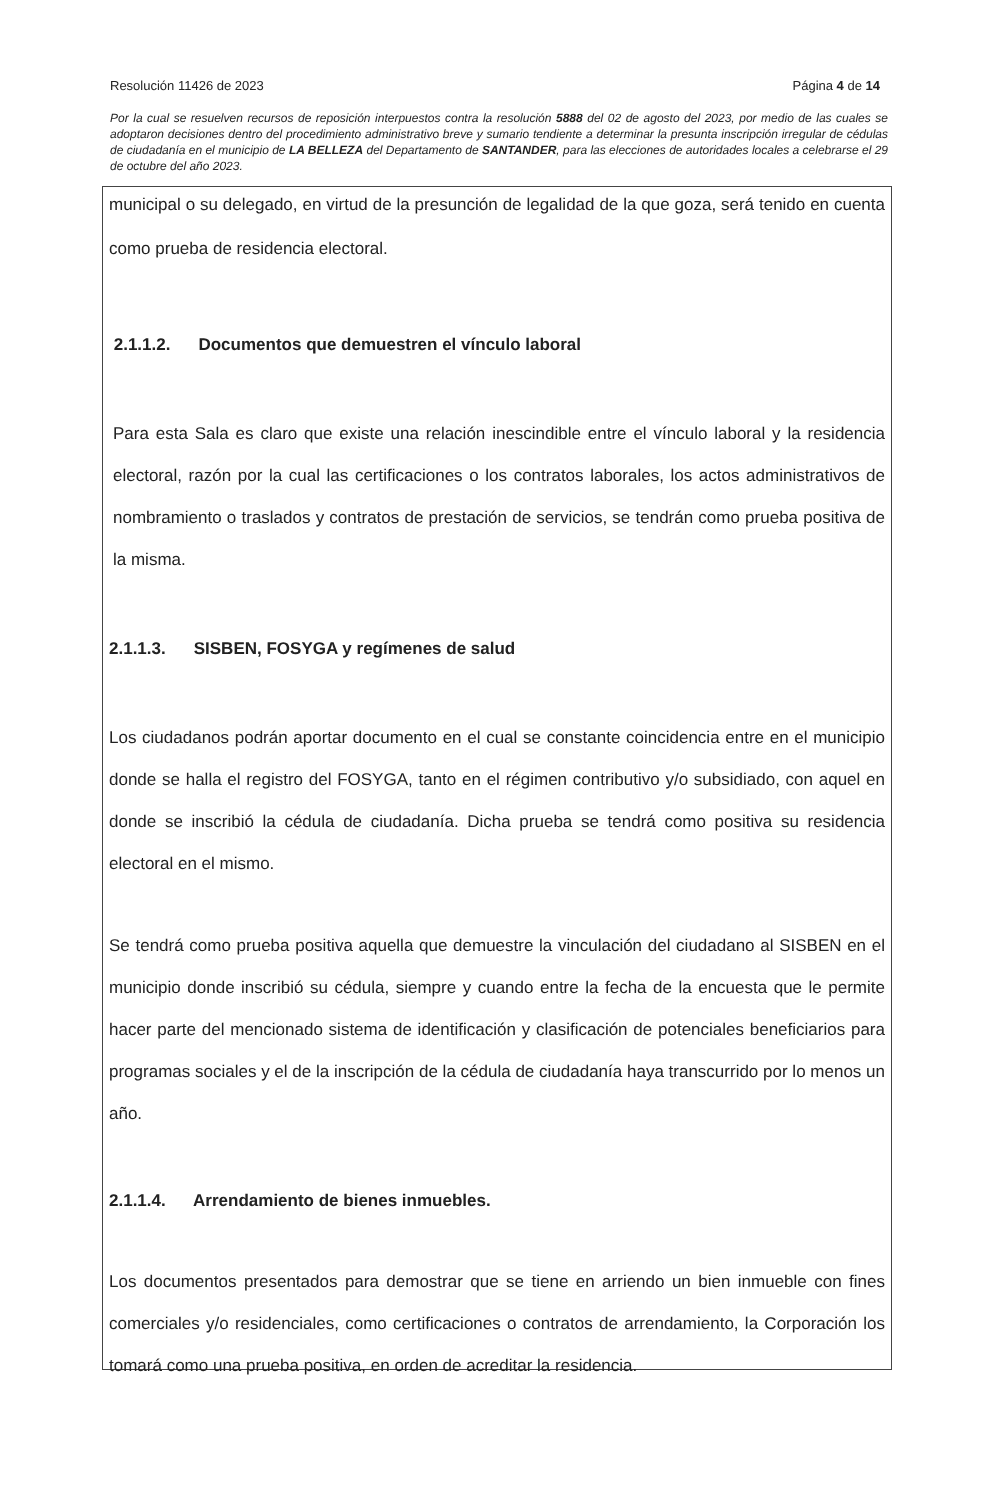Resolución 11426 de 2023 Página 4 de 14
Por la cual se resuelven recursos de reposición interpuestos contra la resolución 5888 del 02 de agosto del 2023, por medio de las cuales se adoptaron decisiones dentro del procedimiento administrativo breve y sumario tendiente a determinar la presunta inscripción irregular de cédulas de ciudadanía en el municipio de LA BELLEZA del Departamento de SANTANDER, para las elecciones de autoridades locales a celebrarse el 29 de octubre del año 2023.
municipal o su delegado, en virtud de la presunción de legalidad de la que goza, será tenido en cuenta como prueba de residencia electoral.
2.1.1.2. Documentos que demuestren el vínculo laboral
Para esta Sala es claro que existe una relación inescindible entre el vínculo laboral y la residencia electoral, razón por la cual las certificaciones o los contratos laborales, los actos administrativos de nombramiento o traslados y contratos de prestación de servicios, se tendrán como prueba positiva de la misma.
2.1.1.3. SISBEN, FOSYGA y regímenes de salud
Los ciudadanos podrán aportar documento en el cual se constante coincidencia entre en el municipio donde se halla el registro del FOSYGA, tanto en el régimen contributivo y/o subsidiado, con aquel en donde se inscribió la cédula de ciudadanía. Dicha prueba se tendrá como positiva su residencia electoral en el mismo.
Se tendrá como prueba positiva aquella que demuestre la vinculación del ciudadano al SISBEN en el municipio donde inscribió su cédula, siempre y cuando entre la fecha de la encuesta que le permite hacer parte del mencionado sistema de identificación y clasificación de potenciales beneficiarios para programas sociales y el de la inscripción de la cédula de ciudadanía haya transcurrido por lo menos un año.
2.1.1.4. Arrendamiento de bienes inmuebles.
Los documentos presentados para demostrar que se tiene en arriendo un bien inmueble con fines comerciales y/o residenciales, como certificaciones o contratos de arrendamiento, la Corporación los tomará como una prueba positiva, en orden de acreditar la residencia.